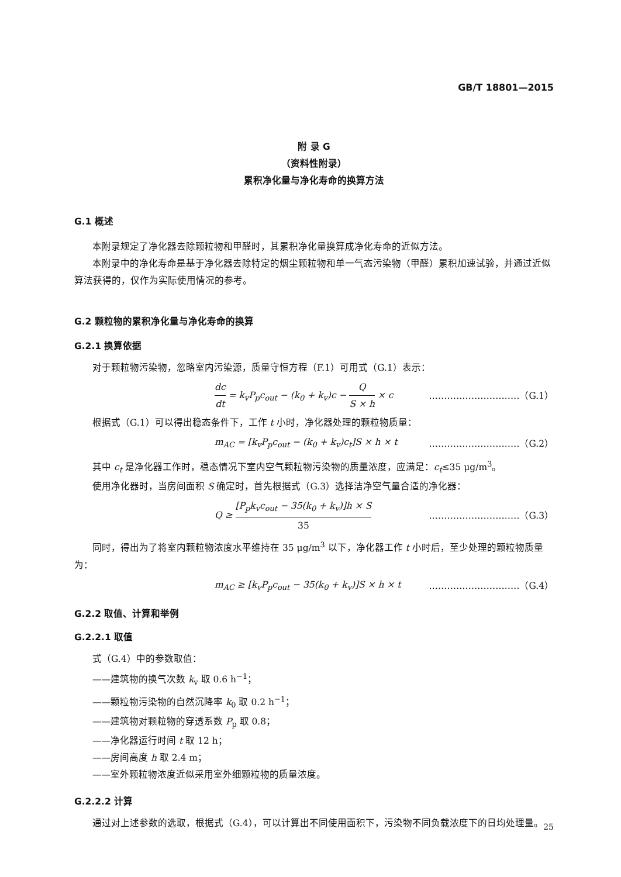GB/T 18801—2015
附 录 G
（资料性附录）
累积净化量与净化寿命的换算方法
G.1 概述
本附录规定了净化器去除颗粒物和甲醛时，其累积净化量换算成净化寿命的近似方法。
本附录中的净化寿命是基于净化器去除特定的烟尘颗粒物和单一气态污染物（甲醛）累积加速试验，并通过近似算法获得的，仅作为实际使用情况的参考。
G.2 颗粒物的累积净化量与净化寿命的换算
G.2.1 换算依据
对于颗粒物污染物，忽略室内污染源，质量守恒方程（F.1）可用式（G.1）表示：
dc dt = k<sub>v</sub>P<sub>p</sub>c<sub>out</sub> − (k<sub>0</sub> + k<sub>v</sub>)c − Q S × h × c …………………………（G.1）
根据式（G.1）可以得出稳态条件下，工作 t 小时，净化器处理的颗粒物质量：
m<sub>AC</sub> = [k<sub>v</sub>P<sub>p</sub>c<sub>out</sub> − (k<sub>0</sub> + k<sub>v</sub>)c<sub>t</sub>]S × h × t …………………………（G.2）
其中 c<sub>t</sub> 是净化器工作时，稳态情况下室内空气颗粒物污染物的质量浓度，应满足：c<sub>t</sub>≤35 μg/m<sup>3</sup>。
使用净化器时，当房间面积 S 确定时，首先根据式（G.3）选择洁净空气量合适的净化器：
Q ≥ [P<sub>p</sub>k<sub>v</sub>c<sub>out</sub> − 35(k<sub>0</sub> + k<sub>v</sub>)]h × S 35 …………………………（G.3）
同时，得出为了将室内颗粒物浓度水平维持在 35 μg/m<sup>3</sup> 以下，净化器工作 t 小时后，至少处理的颗粒物质量为：
m<sub>AC</sub> ≥ [k<sub>v</sub>P<sub>p</sub>c<sub>out</sub> − 35(k<sub>0</sub> + k<sub>v</sub>)]S × h × t …………………………（G.4）
G.2.2 取值、计算和举例
G.2.2.1 取值
式（G.4）中的参数取值：
——建筑物的换气次数 k<sub>v</sub> 取 0.6 h<sup>−1</sup>；
——颗粒物污染物的自然沉降率 k<sub>0</sub> 取 0.2 h<sup>−1</sup>；
——建筑物对颗粒物的穿透系数 P<sub>p</sub> 取 0.8；
——净化器运行时间 t 取 12 h；
——房间高度 h 取 2.4 m；
——室外颗粒物浓度近似采用室外细颗粒物的质量浓度。
G.2.2.2 计算
通过对上述参数的选取，根据式（G.4），可以计算出不同使用面积下，污染物不同负载浓度下的日均处理量。
25